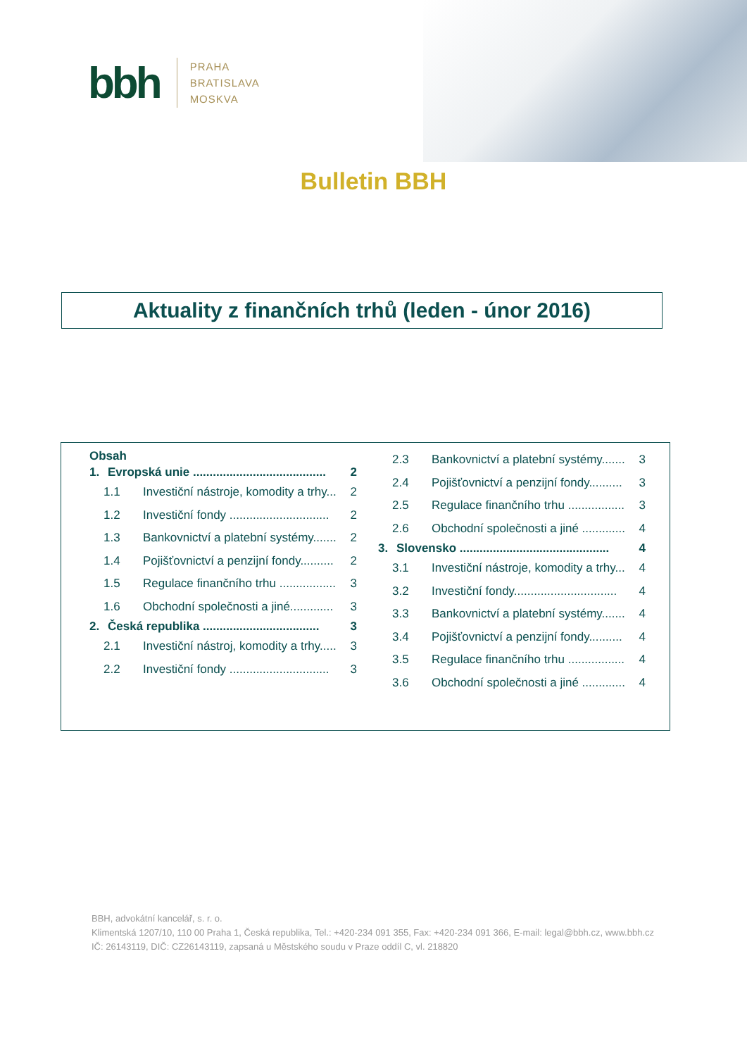bbh
PRAHA
BRATISLAVA
MOSKVA
Bulletin BBH
Aktuality z finančních trhů (leden - únor 2016)
Obsah
1. Evropská unie ........................................ 2
1.1 Investiční nástroje, komodity a trhy... 2
1.2 Investiční fondy .............................. 2
1.3 Bankovnictví a platební systémy....... 2
1.4 Pojišťovnictví a penzijní fondy.......... 2
1.5 Regulace finančního trhu ................. 3
1.6 Obchodní společnosti a jiné............. 3
2. Česká republika ................................... 3
2.1 Investiční nástroj, komodity a trhy..... 3
2.2 Investiční fondy .............................. 3
2.3 Bankovnictví a platební systémy....... 3
2.4 Pojišťovnictví a penzijní fondy.......... 3
2.5 Regulace finančního trhu ................. 3
2.6 Obchodní společnosti a jiné ............. 4
3. Slovensko ............................................. 4
3.1 Investiční nástroje, komodity a trhy... 4
3.2 Investiční fondy............................... 4
3.3 Bankovnictví a platební systémy....... 4
3.4 Pojišťovnictví a penzijní fondy.......... 4
3.5 Regulace finančního trhu ................. 4
3.6 Obchodní společnosti a jiné ............. 4
BBH, advokátní kancelář, s. r. o.
Klimentská 1207/10, 110 00 Praha 1, Česká republika, Tel.: +420-234 091 355, Fax: +420-234 091 366, E-mail: legal@bbh.cz, www.bbh.cz
IČ: 26143119, DIČ: CZ26143119, zapsaná u Městského soudu v Praze oddíl C, vl. 218820